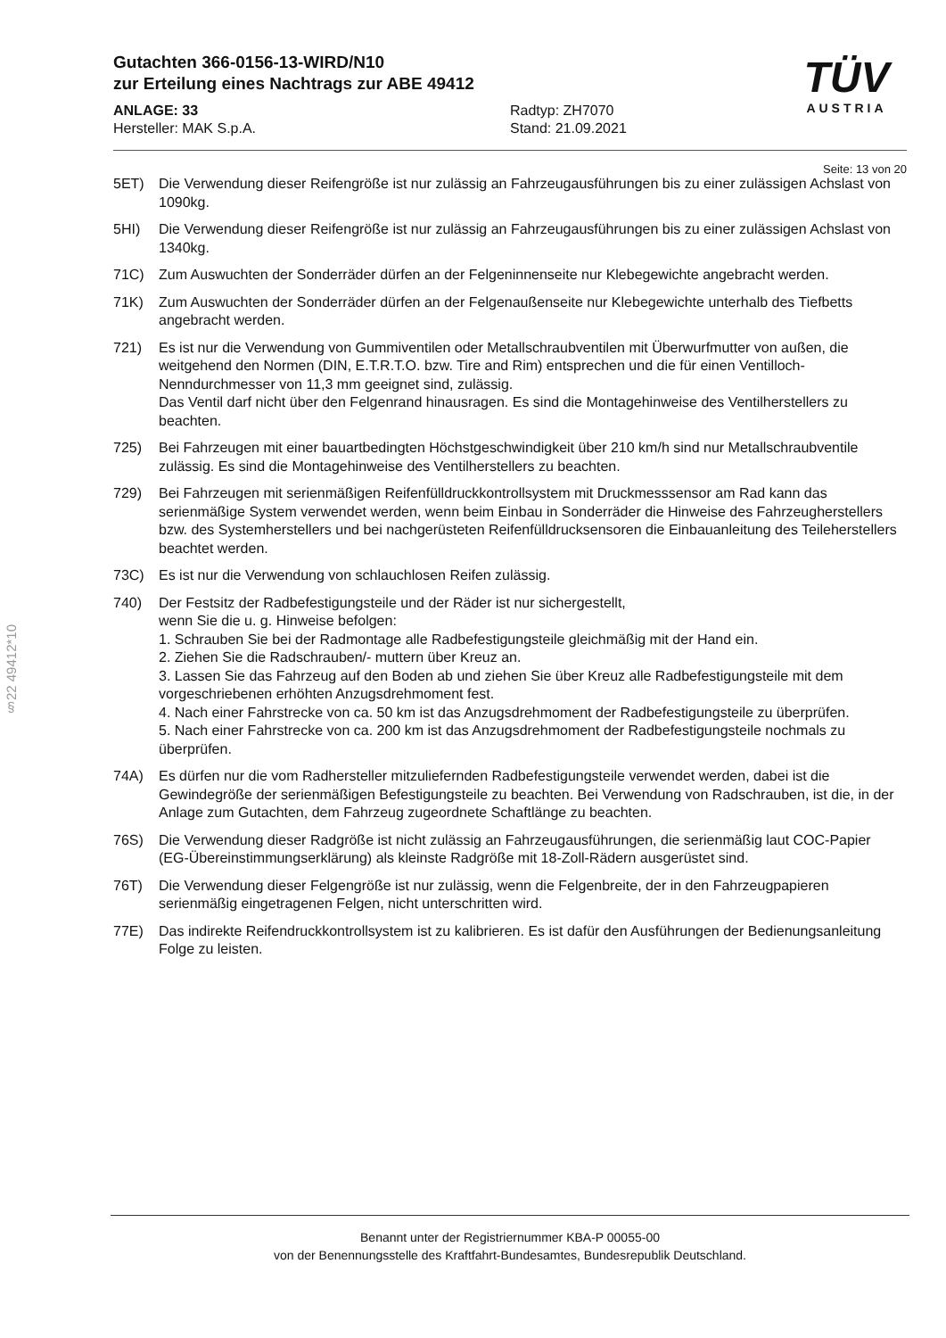Gutachten 366-0156-13-WIRD/N10
zur Erteilung eines Nachtrags zur ABE 49412
ANLAGE: 33
Hersteller: MAK S.p.A.
Radtyp: ZH7070
Stand: 21.09.2021
TÜV
AUSTRIA
Seite: 13 von 20
§22 49412*10
5ET) Die Verwendung dieser Reifengröße ist nur zulässig an Fahrzeugausführungen bis zu einer zulässigen Achslast von 1090kg.
5HI) Die Verwendung dieser Reifengröße ist nur zulässig an Fahrzeugausführungen bis zu einer zulässigen Achslast von 1340kg.
71C) Zum Auswuchten der Sonderräder dürfen an der Felgeninnenseite nur Klebegewichte angebracht werden.
71K) Zum Auswuchten der Sonderräder dürfen an der Felgenaußenseite nur Klebegewichte unterhalb des Tiefbetts angebracht werden.
721) Es ist nur die Verwendung von Gummiventilen oder Metallschraubventilen mit Überwurfmutter von außen, die weitgehend den Normen (DIN, E.T.R.T.O. bzw. Tire and Rim) entsprechen und die für einen Ventilloch-Nenndurchmesser von 11,3 mm geeignet sind, zulässig.
Das Ventil darf nicht über den Felgenrand hinausragen. Es sind die Montagehinweise des Ventilherstellers zu beachten.
725) Bei Fahrzeugen mit einer bauartbedingten Höchstgeschwindigkeit über 210 km/h sind nur Metallschraubventile zulässig. Es sind die Montagehinweise des Ventilherstellers zu beachten.
729) Bei Fahrzeugen mit serienmäßigen Reifenfülldruckkontrollsystem mit Druckmesssensor am Rad kann das serienmäßige System verwendet werden, wenn beim Einbau in Sonderräder die Hinweise des Fahrzeugherstellers bzw. des Systemherstellers und bei nachgerüsteten Reifenfülldrucksensoren die Einbauanleitung des Teileherstellers beachtet werden.
73C) Es ist nur die Verwendung von schlauchlosen Reifen zulässig.
740) Der Festsitz der Radbefestigungsteile und der Räder ist nur sichergestellt,
wenn Sie die u. g. Hinweise befolgen:
1. Schrauben Sie bei der Radmontage alle Radbefestigungsteile gleichmäßig mit der Hand ein.
2. Ziehen Sie die Radschrauben/- muttern über Kreuz an.
3. Lassen Sie das Fahrzeug auf den Boden ab und ziehen Sie über Kreuz alle Radbefestigungsteile mit dem vorgeschriebenen erhöhten Anzugsdrehmoment fest.
4. Nach einer Fahrstrecke von ca. 50 km ist das Anzugsdrehmoment der Radbefestigungsteile zu überprüfen.
5. Nach einer Fahrstrecke von ca. 200 km ist das Anzugsdrehmoment der Radbefestigungsteile nochmals zu überprüfen.
74A) Es dürfen nur die vom Radhersteller mitzuliefernden Radbefestigungsteile verwendet werden, dabei ist die Gewindegröße der serienmäßigen Befestigungsteile zu beachten. Bei Verwendung von Radschrauben, ist die, in der Anlage zum Gutachten, dem Fahrzeug zugeordnete Schaftlänge zu beachten.
76S) Die Verwendung dieser Radgröße ist nicht zulässig an Fahrzeugausführungen, die serienmäßig laut COC-Papier (EG-Übereinstimmungserklärung) als kleinste Radgröße mit 18-Zoll-Rädern ausgerüstet sind.
76T) Die Verwendung dieser Felgengröße ist nur zulässig, wenn die Felgenbreite, der in den Fahrzeugpapieren serienmäßig eingetragenen Felgen, nicht unterschritten wird.
77E) Das indirekte Reifendruckkontrollsystem ist zu kalibrieren. Es ist dafür den Ausführungen der Bedienungsanleitung Folge zu leisten.
Benannt unter der Registriernummer KBA-P 00055-00
von der Benennungsstelle des Kraftfahrt-Bundesamtes, Bundesrepublik Deutschland.